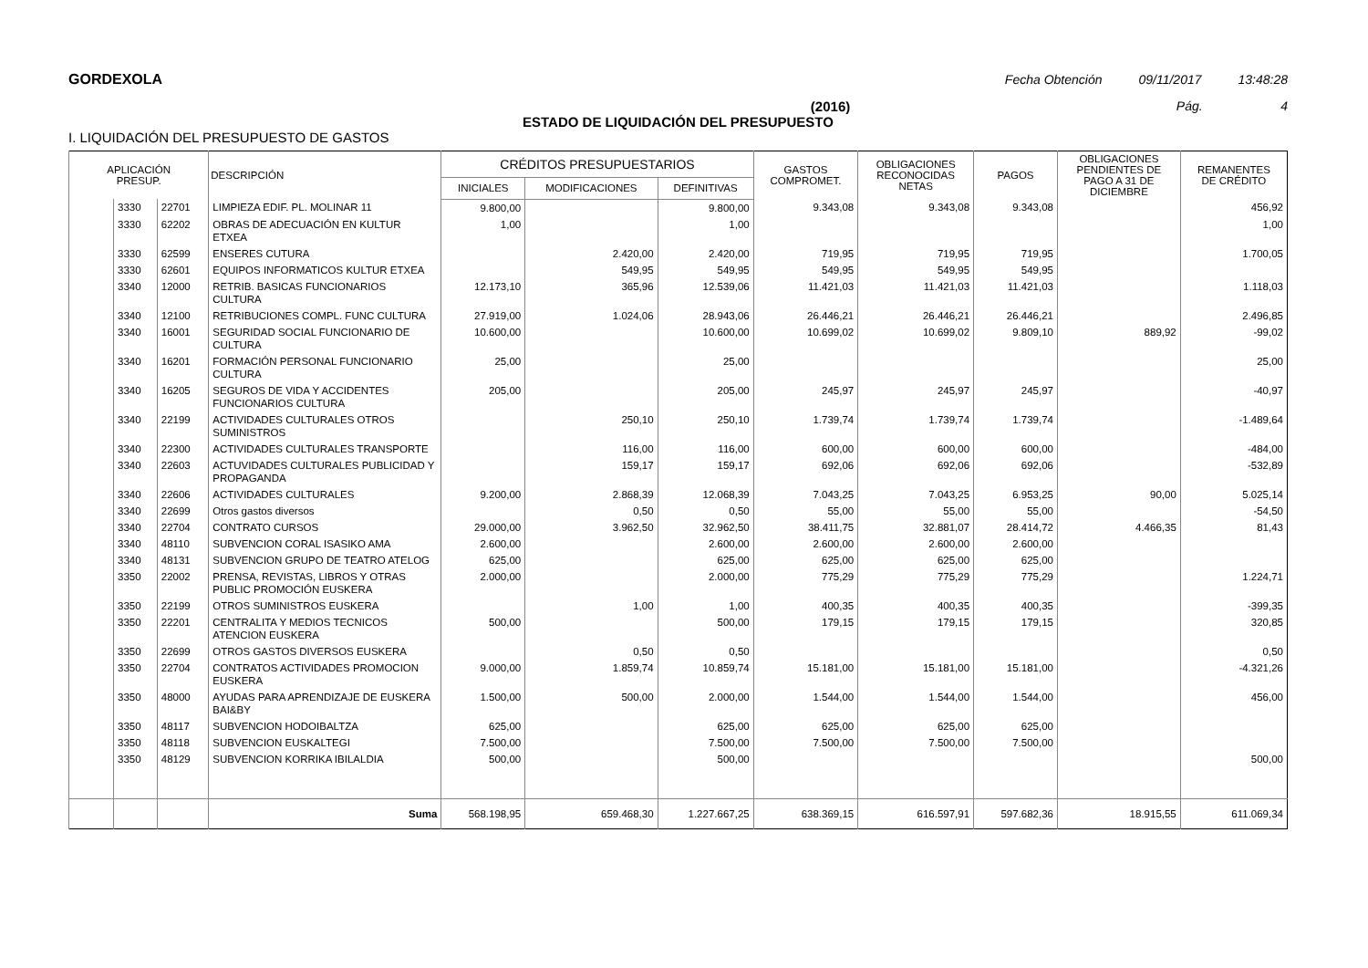GORDEXOLA Fecha Obtención 09/11/2017 13:48:28
(2016) Pág. 4
ESTADO DE LIQUIDACIÓN DEL PRESUPUESTO
I. LIQUIDACIÓN DEL PRESUPUESTO DE GASTOS
| APLICACIÓN PRESUP. | | | DESCRIPCIÓN | CRÉDITOS PRESUPUESTARIOS | | | GASTOS COMPROMET. | OBLIGACIONES RECONOCIDAS NETAS | PAGOS | OBLIGACIONES PENDIENTES DE PAGO A 31 DE DICIEMBRE | REMANENTES DE CRÉDITO |
| --- | --- | --- | --- | --- | --- | --- | --- | --- | --- | --- | --- |
| | | | | INICIALES | MODIFICACIONES | DEFINITIVAS | | | | | |
| | 3330 | 22701 | LIMPIEZA EDIF. PL. MOLINAR 11 | 9.800,00 | | 9.800,00 | 9.343,08 | 9.343,08 | 9.343,08 | | 456,92 |
| | 3330 | 62202 | OBRAS DE ADECUACIÓN EN KULTUR ETXEA | 1,00 | | 1,00 | | | | | 1,00 |
| | 3330 | 62599 | ENSERES CUTURA | | 2.420,00 | 2.420,00 | 719,95 | 719,95 | 719,95 | | 1.700,05 |
| | 3330 | 62601 | EQUIPOS INFORMATICOS KULTUR ETXEA | | 549,95 | 549,95 | 549,95 | 549,95 | 549,95 | | |
| | 3340 | 12000 | RETRIB. BASICAS FUNCIONARIOS CULTURA | 12.173,10 | 365,96 | 12.539,06 | 11.421,03 | 11.421,03 | 11.421,03 | | 1.118,03 |
| | 3340 | 12100 | RETRIBUCIONES COMPL. FUNC CULTURA | 27.919,00 | 1.024,06 | 28.943,06 | 26.446,21 | 26.446,21 | 26.446,21 | | 2.496,85 |
| | 3340 | 16001 | SEGURIDAD SOCIAL FUNCIONARIO DE CULTURA | 10.600,00 | | 10.600,00 | 10.699,02 | 10.699,02 | 9.809,10 | 889,92 | -99,02 |
| | 3340 | 16201 | FORMACIÓN PERSONAL FUNCIONARIO CULTURA | 25,00 | | 25,00 | | | | | 25,00 |
| | 3340 | 16205 | SEGUROS DE VIDA Y ACCIDENTES FUNCIONARIOS CULTURA | 205,00 | | 205,00 | 245,97 | 245,97 | 245,97 | | -40,97 |
| | 3340 | 22199 | ACTIVIDADES CULTURALES OTROS SUMINISTROS | | 250,10 | 250,10 | 1.739,74 | 1.739,74 | 1.739,74 | | -1.489,64 |
| | 3340 | 22300 | ACTIVIDADES CULTURALES TRANSPORTE | | 116,00 | 116,00 | 600,00 | 600,00 | 600,00 | | -484,00 |
| | 3340 | 22603 | ACTUVIDADES CULTURALES PUBLICIDAD Y PROPAGANDA | | 159,17 | 159,17 | 692,06 | 692,06 | 692,06 | | -532,89 |
| | 3340 | 22606 | ACTIVIDADES CULTURALES | 9.200,00 | 2.868,39 | 12.068,39 | 7.043,25 | 7.043,25 | 6.953,25 | 90,00 | 5.025,14 |
| | 3340 | 22699 | Otros gastos diversos | | 0,50 | 0,50 | 55,00 | 55,00 | 55,00 | | -54,50 |
| | 3340 | 22704 | CONTRATO CURSOS | 29.000,00 | 3.962,50 | 32.962,50 | 38.411,75 | 32.881,07 | 28.414,72 | 4.466,35 | 81,43 |
| | 3340 | 48110 | SUBVENCION CORAL ISASIKO AMA | 2.600,00 | | 2.600,00 | 2.600,00 | 2.600,00 | 2.600,00 | | |
| | 3340 | 48131 | SUBVENCION GRUPO DE TEATRO ATELOG | 625,00 | | 625,00 | 625,00 | 625,00 | 625,00 | | |
| | 3350 | 22002 | PRENSA, REVISTAS, LIBROS Y OTRAS PUBLIC PROMOCIÓN EUSKERA | 2.000,00 | | 2.000,00 | 775,29 | 775,29 | 775,29 | | 1.224,71 |
| | 3350 | 22199 | OTROS SUMINISTROS EUSKERA | | 1,00 | 1,00 | 400,35 | 400,35 | 400,35 | | -399,35 |
| | 3350 | 22201 | CENTRALITA Y MEDIOS TECNICOS ATENCION EUSKERA | 500,00 | | 500,00 | 179,15 | 179,15 | 179,15 | | 320,85 |
| | 3350 | 22699 | OTROS GASTOS DIVERSOS EUSKERA | | 0,50 | 0,50 | | | | | 0,50 |
| | 3350 | 22704 | CONTRATOS ACTIVIDADES PROMOCION EUSKERA | 9.000,00 | 1.859,74 | 10.859,74 | 15.181,00 | 15.181,00 | 15.181,00 | | -4.321,26 |
| | 3350 | 48000 | AYUDAS PARA APRENDIZAJE DE EUSKERA BAI&BY | 1.500,00 | 500,00 | 2.000,00 | 1.544,00 | 1.544,00 | 1.544,00 | | 456,00 |
| | 3350 | 48117 | SUBVENCION HODOIBALTZA | 625,00 | | 625,00 | 625,00 | 625,00 | 625,00 | | |
| | 3350 | 48118 | SUBVENCION EUSKALTEGI | 7.500,00 | | 7.500,00 | 7.500,00 | 7.500,00 | 7.500,00 | | |
| | 3350 | 48129 | SUBVENCION KORRIKA IBILALDIA | 500,00 | | 500,00 | | | | | 500,00 |
| | | | Suma | 568.198,95 | 659.468,30 | 1.227.667,25 | 638.369,15 | 616.597,91 | 597.682,36 | 18.915,55 | 611.069,34 |